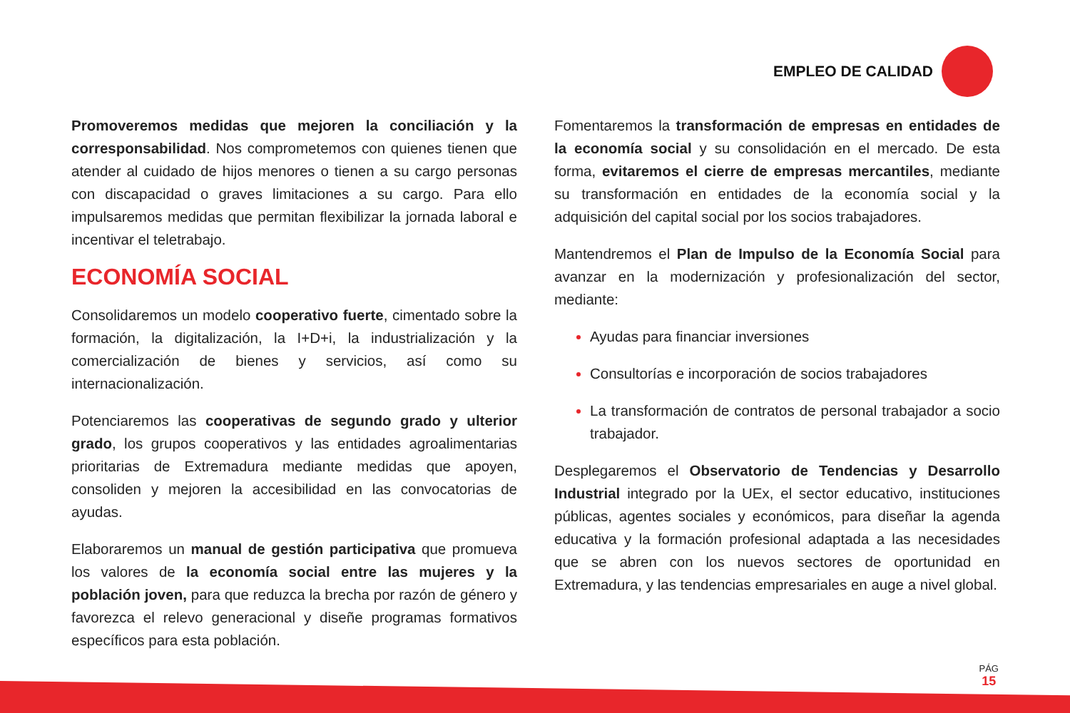EMPLEO DE CALIDAD
Promoveremos medidas que mejoren la conciliación y la corresponsabilidad. Nos comprometemos con quienes tienen que atender al cuidado de hijos menores o tienen a su cargo personas con discapacidad o graves limitaciones a su cargo. Para ello impulsaremos medidas que permitan flexibilizar la jornada laboral e incentivar el teletrabajo.
ECONOMÍA SOCIAL
Consolidaremos un modelo cooperativo fuerte, cimentado sobre la formación, la digitalización, la I+D+i, la industrialización y la comercialización de bienes y servicios, así como su internacionalización.
Potenciaremos las cooperativas de segundo grado y ulterior grado, los grupos cooperativos y las entidades agroalimentarias prioritarias de Extremadura mediante medidas que apoyen, consoliden y mejoren la accesibilidad en las convocatorias de ayudas.
Elaboraremos un manual de gestión participativa que promueva los valores de la economía social entre las mujeres y la población joven, para que reduzca la brecha por razón de género y favorezca el relevo generacional y diseñe programas formativos específicos para esta población.
Fomentaremos la transformación de empresas en entidades de la economía social y su consolidación en el mercado. De esta forma, evitaremos el cierre de empresas mercantiles, mediante su transformación en entidades de la economía social y la adquisición del capital social por los socios trabajadores.
Mantendremos el Plan de Impulso de la Economía Social para avanzar en la modernización y profesionalización del sector, mediante:
Ayudas para financiar inversiones
Consultorías e incorporación de socios trabajadores
La transformación de contratos de personal trabajador a socio trabajador.
Desplegaremos el Observatorio de Tendencias y Desarrollo Industrial integrado por la UEx, el sector educativo, instituciones públicas, agentes sociales y económicos, para diseñar la agenda educativa y la formación profesional adaptada a las necesidades que se abren con los nuevos sectores de oportunidad en Extremadura, y las tendencias empresariales en auge a nivel global.
PÁG
15